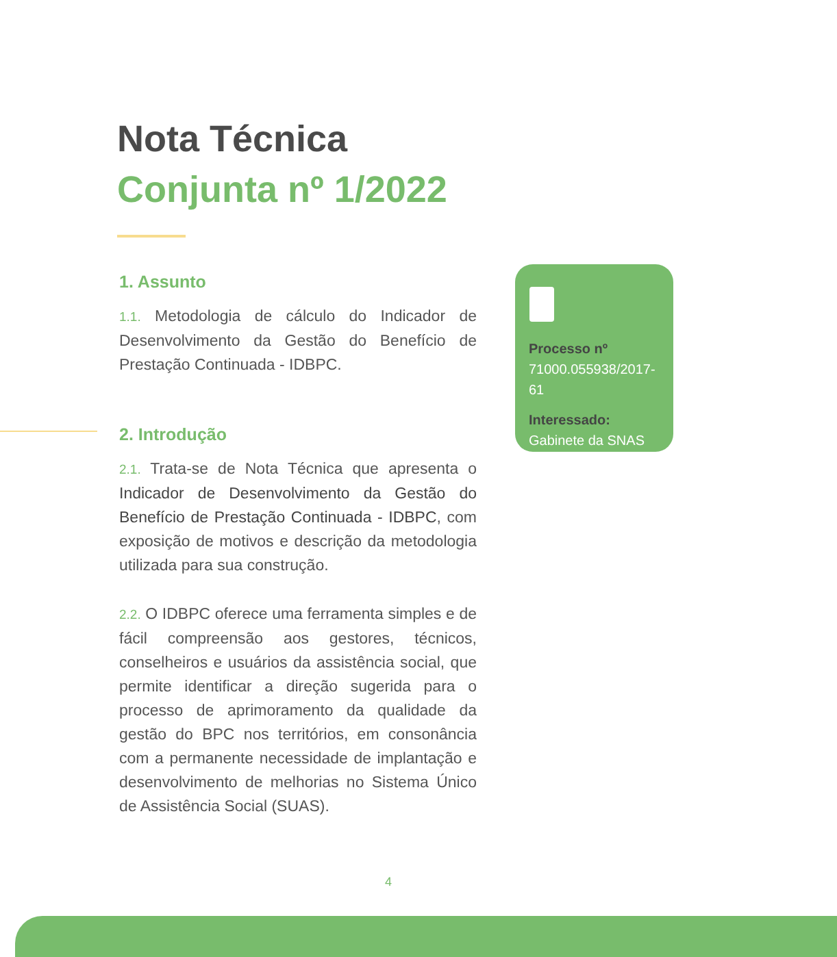Nota Técnica
Conjunta nº 1/2022
1. Assunto
1.1. Metodologia de cálculo do Indicador de Desenvolvimento da Gestão do Benefício de Prestação Continuada - IDBPC.
2. Introdução
2.1. Trata-se de Nota Técnica que apresenta o Indicador de Desenvolvimento da Gestão do Benefício de Prestação Continuada - IDBPC, com exposição de motivos e descrição da metodologia utilizada para sua construção.
2.2. O IDBPC oferece uma ferramenta simples e de fácil compreensão aos gestores, técnicos, conselheiros e usuários da assistência social, que permite identificar a direção sugerida para o processo de aprimoramento da qualidade da gestão do BPC nos territórios, em consonância com a permanente necessidade de implantação e desenvolvimento de melhorias no Sistema Único de Assistência Social (SUAS).
Processo nº
71000.055938/2017-61
Interessado:
Gabinete da SNAS
4